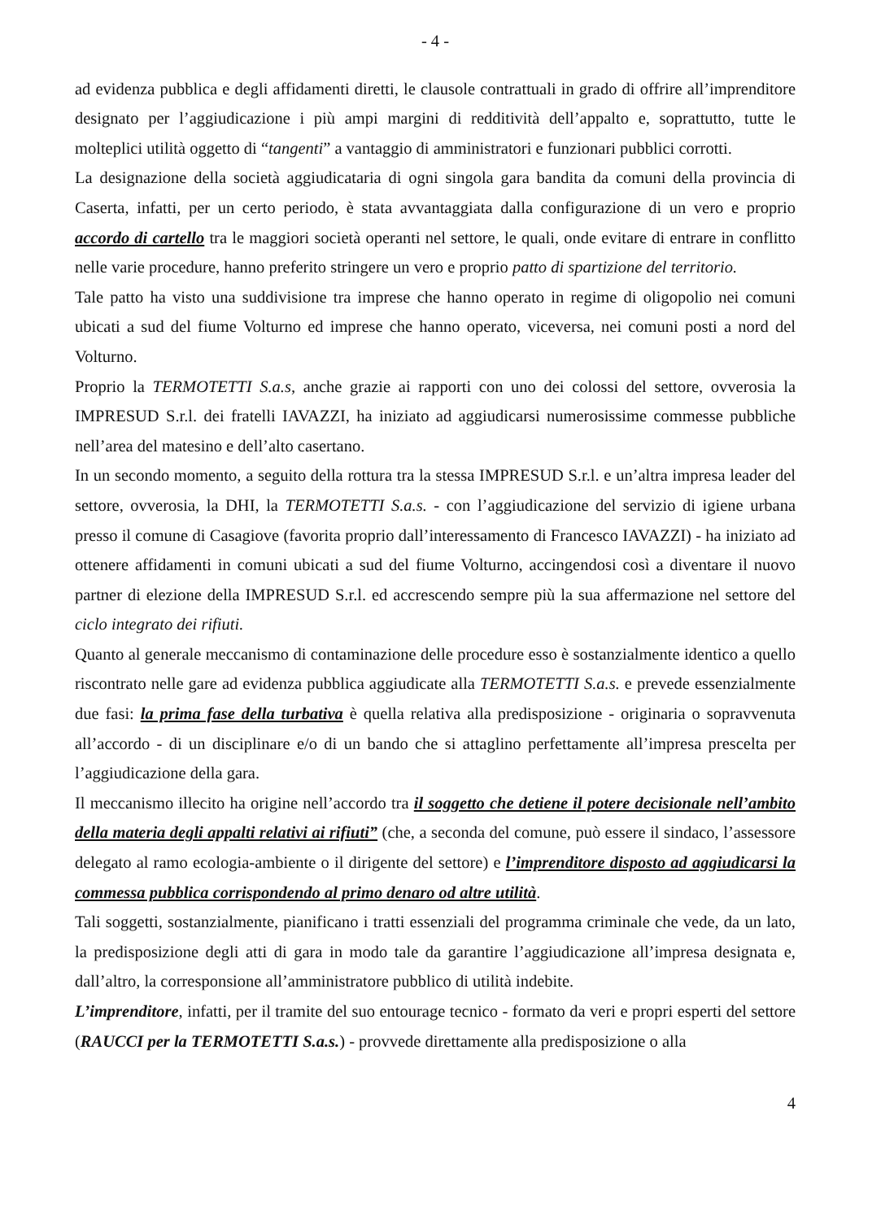- 4 -
ad evidenza pubblica e degli affidamenti diretti, le clausole contrattuali in grado di offrire all’imprenditore designato per l’aggiudicazione i più ampi margini di redditività dell’appalto e, soprattutto, tutte le molteplici utilità oggetto di “tangenti” a vantaggio di amministratori e funzionari pubblici corrotti.
La designazione della società aggiudicataria di ogni singola gara bandita da comuni della provincia di Caserta, infatti, per un certo periodo, è stata avvantaggiata dalla configurazione di un vero e proprio accordo di cartello tra le maggiori società operanti nel settore, le quali, onde evitare di entrare in conflitto nelle varie procedure, hanno preferito stringere un vero e proprio patto di spartizione del territorio.
Tale patto ha visto una suddivisione tra imprese che hanno operato in regime di oligopolio nei comuni ubicati a sud del fiume Volturno ed imprese che hanno operato, viceversa, nei comuni posti a nord del Volturno.
Proprio la TERMOTETTI S.a.s, anche grazie ai rapporti con uno dei colossi del settore, ovverosia la IMPRESUD S.r.l. dei fratelli IAVAZZI, ha iniziato ad aggiudicarsi numerosissime commesse pubbliche nell’area del matesino e dell’alto casertano.
In un secondo momento, a seguito della rottura tra la stessa IMPRESUD S.r.l. e un’altra impresa leader del settore, ovverosia, la DHI, la TERMOTETTI S.a.s. - con l’aggiudicazione del servizio di igiene urbana presso il comune di Casagiove (favorita proprio dall’interessamento di Francesco IAVAZZI) - ha iniziato ad ottenere affidamenti in comuni ubicati a sud del fiume Volturno, accingendosi così a diventare il nuovo partner di elezione della IMPRESUD S.r.l. ed accrescendo sempre più la sua affermazione nel settore del ciclo integrato dei rifiuti.
Quanto al generale meccanismo di contaminazione delle procedure esso è sostanzialmente identico a quello riscontrato nelle gare ad evidenza pubblica aggiudicate alla TERMOTETTI S.a.s. e prevede essenzialmente due fasi: la prima fase della turbativa è quella relativa alla predisposizione - originaria o sopravvenuta all’accordo - di un disciplinare e/o di un bando che si attaglino perfettamente all’impresa prescelta per l’aggiudicazione della gara.
Il meccanismo illecito ha origine nell’accordo tra il soggetto che detiene il potere decisionale nell’ambito della materia degli appalti relativi ai rifiuti” (che, a seconda del comune, può essere il sindaco, l’assessore delegato al ramo ecologia-ambiente o il dirigente del settore) e l’imprenditore disposto ad aggiudicarsi la commessa pubblica corrispondendo al primo denaro od altre utilità.
Tali soggetti, sostanzialmente, pianificano i tratti essenziali del programma criminale che vede, da un lato, la predisposizione degli atti di gara in modo tale da garantire l’aggiudicazione all’impresa designata e, dall’altro, la corresponsione all’amministratore pubblico di utilità indebite.
L’imprenditore, infatti, per il tramite del suo entourage tecnico - formato da veri e propri esperti del settore (RAUCCI per la TERMOTETTI S.a.s.) - provvede direttamente alla predisposizione o alla
4